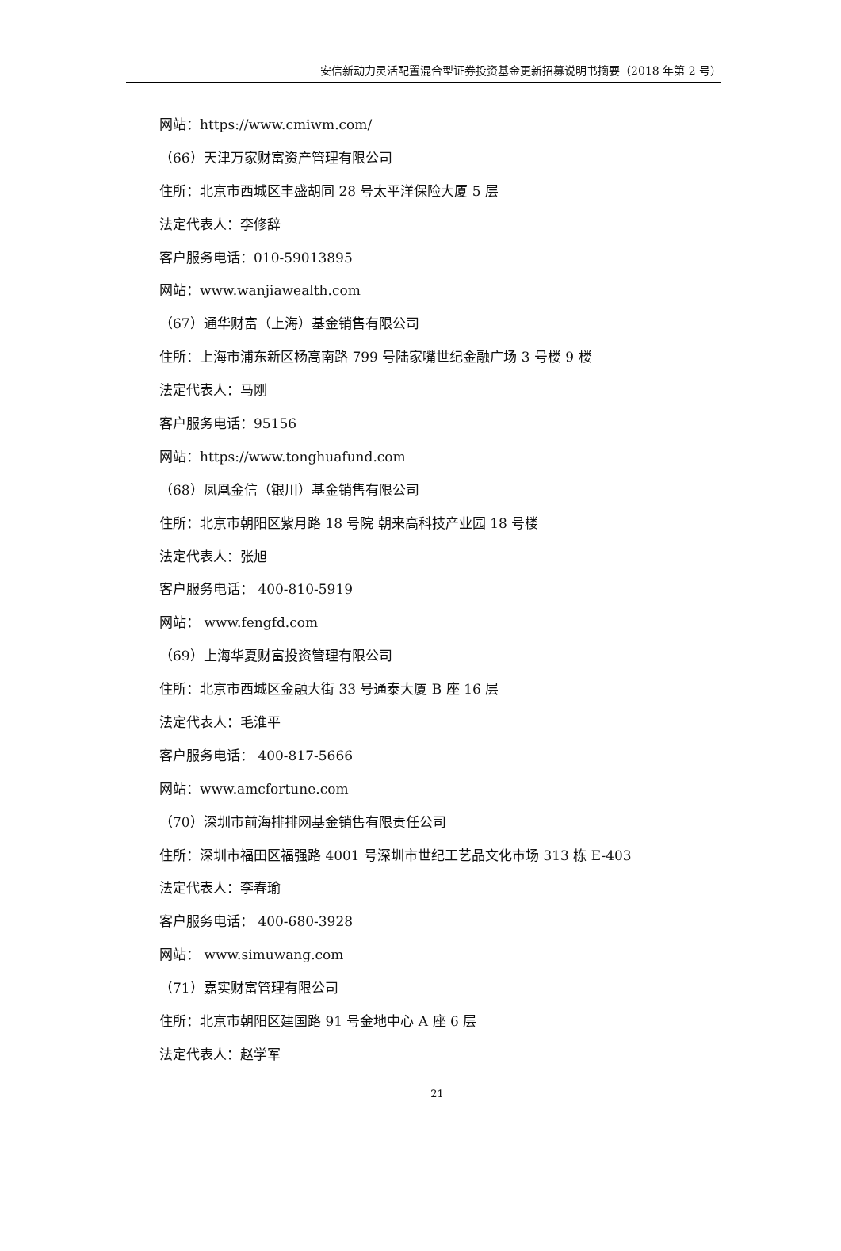安信新动力灵活配置混合型证券投资基金更新招募说明书摘要（2018 年第 2 号）
网站：https://www.cmiwm.com/
（66）天津万家财富资产管理有限公司
住所：北京市西城区丰盛胡同 28 号太平洋保险大厦 5 层
法定代表人：李修辞
客户服务电话：010-59013895
网站：www.wanjiawealth.com
（67）通华财富（上海）基金销售有限公司
住所：上海市浦东新区杨高南路 799 号陆家嘴世纪金融广场 3 号楼 9 楼
法定代表人：马刚
客户服务电话：95156
网站：https://www.tonghuafund.com
（68）凤凰金信（银川）基金销售有限公司
住所：北京市朝阳区紫月路 18 号院 朝来高科技产业园 18 号楼
法定代表人：张旭
客户服务电话： 400-810-5919
网站： www.fengfd.com
（69）上海华夏财富投资管理有限公司
住所：北京市西城区金融大街 33 号通泰大厦 B 座 16 层
法定代表人：毛淮平
客户服务电话： 400-817-5666
网站：www.amcfortune.com
（70）深圳市前海排排网基金销售有限责任公司
住所：深圳市福田区福强路 4001 号深圳市世纪工艺品文化市场 313 栋 E-403
法定代表人：李春瑜
客户服务电话： 400-680-3928
网站： www.simuwang.com
（71）嘉实财富管理有限公司
住所：北京市朝阳区建国路 91 号金地中心 A 座 6 层
法定代表人：赵学军
21